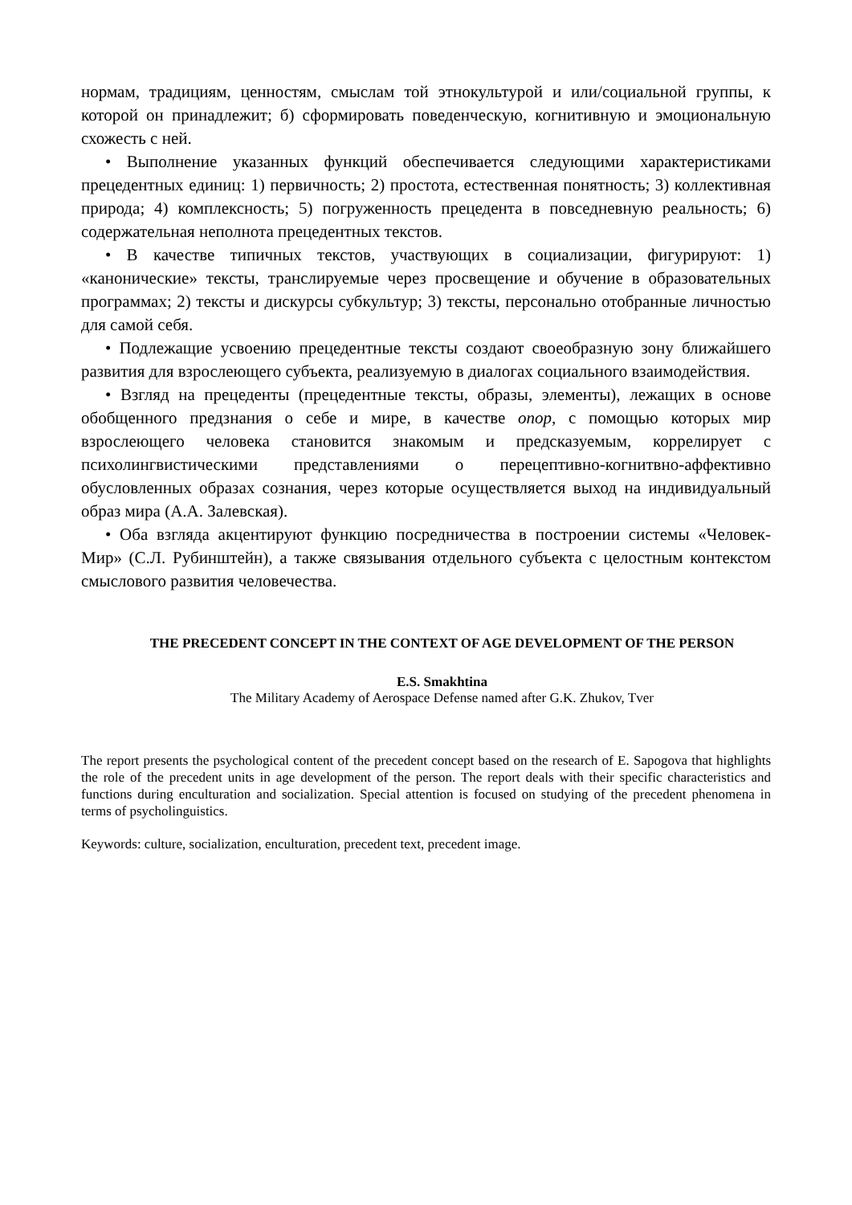нормам, традициям, ценностям, смыслам той этнокультурой и или/социальной группы, к которой он принадлежит; б) сформировать поведенческую, когнитивную и эмоциональную схожесть с ней.
• Выполнение указанных функций обеспечивается следующими характеристиками прецедентных единиц: 1) первичность; 2) простота, естественная понятность; 3) коллективная природа; 4) комплексность; 5) погруженность прецедента в повседневную реальность; 6) содержательная неполнота прецедентных текстов.
• В качестве типичных текстов, участвующих в социализации, фигурируют: 1) «канонические» тексты, транслируемые через просвещение и обучение в образовательных программах; 2) тексты и дискурсы субкультур; 3) тексты, персонально отобранные личностью для самой себя.
• Подлежащие усвоению прецедентные тексты создают своеобразную зону ближайшего развития для взрослеющего субъекта, реализуемую в диалогах социального взаимодействия.
• Взгляд на прецеденты (прецедентные тексты, образы, элементы), лежащих в основе обобщенного предзнания о себе и мире, в качестве опор, с помощью которых мир взрослеющего человека становится знакомым и предсказуемым, коррелирует с психолингвистическими представлениями о перецептивно-когнитвно-аффективно обусловленных образах сознания, через которые осуществляется выход на индивидуальный образ мира (А.А. Залевская).
• Оба взгляда акцентируют функцию посредничества в построении системы «Человек-Мир» (С.Л. Рубинштейн), а также связывания отдельного субъекта с целостным контекстом смыслового развития человечества.
THE PRECEDENT CONCEPT IN THE CONTEXT OF AGE DEVELOPMENT OF THE PERSON
E.S. Smakhtina
The Military Academy of Aerospace Defense named after G.K. Zhukov, Tver
The report presents the psychological content of the precedent concept based on the research of E. Sapogova that highlights the role of the precedent units in age development of the person. The report deals with their specific characteristics and functions during enculturation and socialization. Special attention is focused on studying of the precedent phenomena in terms of psycholinguistics.
Keywords: culture, socialization, enculturation, precedent text, precedent image.